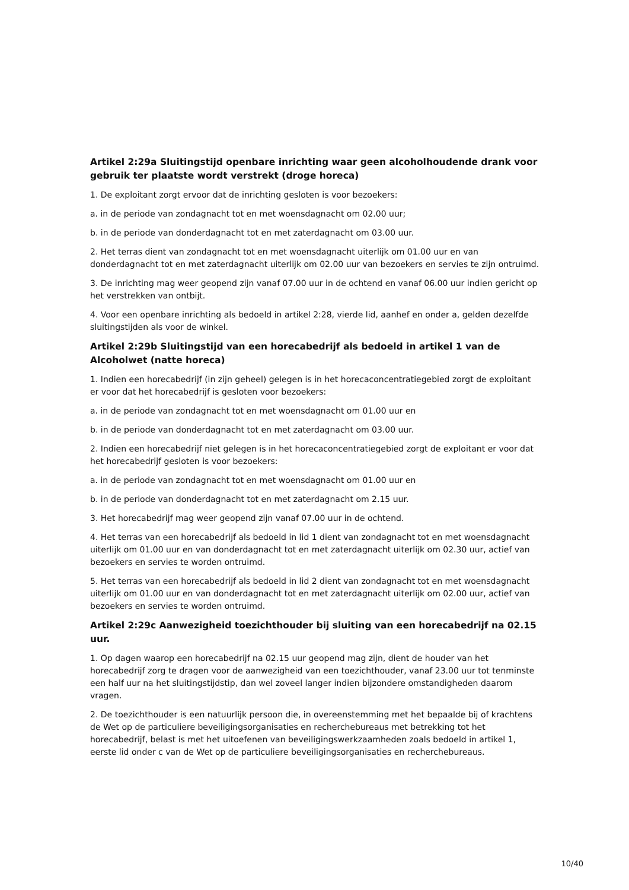Artikel 2:29a Sluitingstijd openbare inrichting waar geen alcoholhoudende drank voor gebruik ter plaatste wordt verstrekt (droge horeca)
1. De exploitant zorgt ervoor dat de inrichting gesloten is voor bezoekers:
a. in de periode van zondagnacht tot en met woensdagnacht om 02.00 uur;
b. in de periode van donderdagnacht tot en met zaterdagnacht om 03.00 uur.
2. Het terras dient van zondagnacht tot en met woensdagnacht uiterlijk om 01.00 uur en van donderdagnacht tot en met zaterdagnacht uiterlijk om 02.00 uur van bezoekers en servies te zijn ontruimd.
3. De inrichting mag weer geopend zijn vanaf 07.00 uur in de ochtend en vanaf 06.00 uur indien gericht op het verstrekken van ontbijt.
4. Voor een openbare inrichting als bedoeld in artikel 2:28, vierde lid, aanhef en onder a, gelden dezelfde sluitingstijden als voor de winkel.
Artikel 2:29b Sluitingstijd van een horecabedrijf als bedoeld in artikel 1 van de Alcoholwet (natte horeca)
1. Indien een horecabedrijf (in zijn geheel) gelegen is in het horecaconcentratiegebied zorgt de exploitant er voor dat het horecabedrijf is gesloten voor bezoekers:
a. in de periode van zondagnacht tot en met woensdagnacht om 01.00 uur en
b. in de periode van donderdagnacht tot en met zaterdagnacht om 03.00 uur.
2. Indien een horecabedrijf niet gelegen is in het horecaconcentratiegebied zorgt de exploitant er voor dat het horecabedrijf gesloten is voor bezoekers:
a. in de periode van zondagnacht tot en met woensdagnacht om 01.00 uur en
b. in de periode van donderdagnacht tot en met zaterdagnacht om 2.15 uur.
3. Het horecabedrijf mag weer geopend zijn vanaf 07.00 uur in de ochtend.
4. Het terras van een horecabedrijf als bedoeld in lid 1 dient van zondagnacht tot en met woensdagnacht uiterlijk om 01.00 uur en van donderdagnacht tot en met zaterdagnacht uiterlijk om 02.30 uur, actief van bezoekers en servies te worden ontruimd.
5. Het terras van een horecabedrijf als bedoeld in lid 2 dient van zondagnacht tot en met woensdagnacht uiterlijk om 01.00 uur en van donderdagnacht tot en met zaterdagnacht uiterlijk om 02.00 uur, actief van bezoekers en servies te worden ontruimd.
Artikel 2:29c Aanwezigheid toezichthouder bij sluiting van een horecabedrijf na 02.15 uur.
1. Op dagen waarop een horecabedrijf na 02.15 uur geopend mag zijn, dient de houder van het horecabedrijf zorg te dragen voor de aanwezigheid van een toezichthouder, vanaf 23.00 uur tot tenminste een half uur na het sluitingstijdstip, dan wel zoveel langer indien bijzondere omstandigheden daarom vragen.
2. De toezichthouder is een natuurlijk persoon die, in overeenstemming met het bepaalde bij of krachtens de Wet op de particuliere beveiligingsorganisaties en recherchebureaus met betrekking tot het horecabedrijf, belast is met het uitoefenen van beveiligingswerkzaamheden zoals bedoeld in artikel 1, eerste lid onder c van de Wet op de particuliere beveiligingsorganisaties en recherchebureaus.
10/40